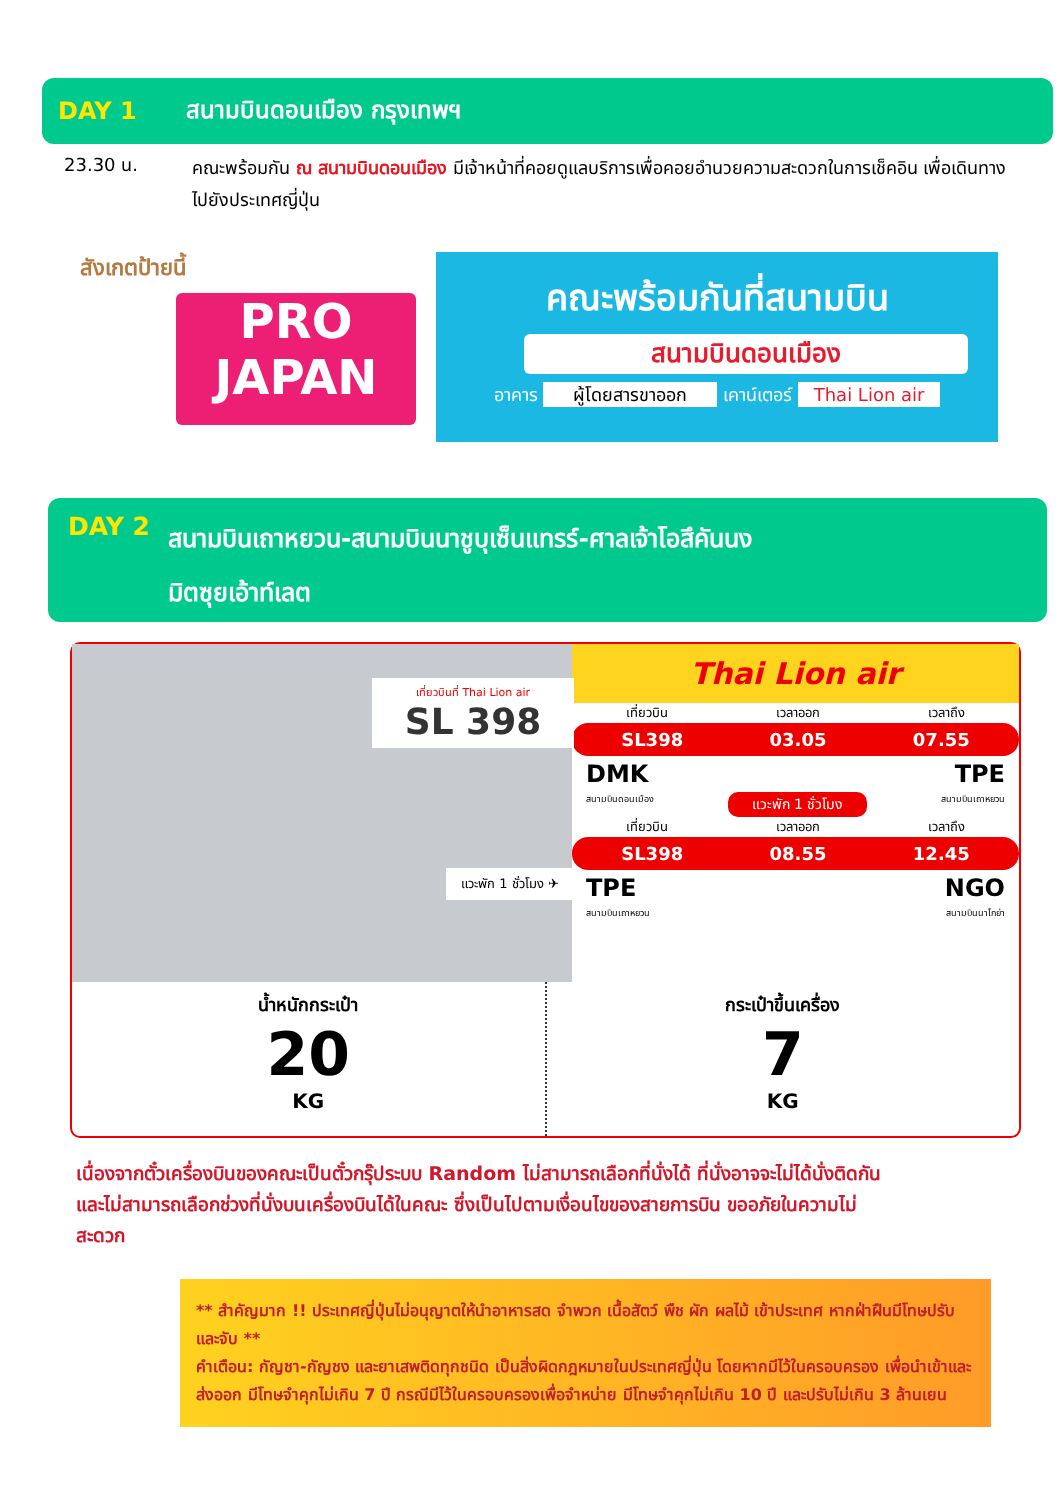DAY 1 สนามบินดอนเมือง กรุงเทพฯ
23.30 น.
คณะพร้อมกัน ณ สนามบินดอนเมือง มีเจ้าหน้าที่คอยดูแลบริการเพื่อคอยอำนวยความสะดวกในการเช็คอิน เพื่อเดินทางไปยังประเทศญี่ปุ่น
สังเกตป้ายนี้
PRO
JAPAN
คณะพร้อมกันที่สนามบิน
สนามบินดอนเมือง
อาคาร ผู้โดยสารขาออก เคาน์เตอร์ Thai Lion air
DAY 2 สนามบินเถาหยวน-สนามบินนาชูบุเซ็นแทรร์-ศาลเจ้าโอสึคันนง
มิตซุยเอ้าท์เลต
เที่ยวบินที่ Thai Lion air
SL 398
แวะพัก 1 ชั่วโมง ✈
Thai Lion air
เที่ยวบิน เวลาออก เวลาถึง
SL398 03.05 07.55
DMK TPE
สนามบินดอนเมือง แวะพัก 1 ชั่วโมง สนามบินเถาหยวน
เที่ยวบิน เวลาออก เวลาถึง
SL398 08.55 12.45
TPE NGO
สนามบินเถาหยวน สนามบินนาโกย่า
น้ำหนักกระเป๋า
20
KG
กระเป๋าขึ้นเครื่อง
7
KG
เนื่องจากตั๋วเครื่องบินของคณะเป็นตั๋วกรุ๊ประบบ Random ไม่สามารถเลือกที่นั่งได้ ที่นั่งอาจจะไม่ได้นั่งติดกัน และไม่สามารถเลือกช่วงที่นั่งบนเครื่องบินได้ในคณะ ซึ่งเป็นไปตามเงื่อนไขของสายการบิน ขออภัยในความไม่สะดวก
** สำคัญมาก !! ประเทศญี่ปุ่นไม่อนุญาตให้นำอาหารสด จำพวก เนื้อสัตว์ พืช ผัก ผลไม้ เข้าประเทศ หากฝ่าฝืนมีโทษปรับและจับ **
คำเตือน: กัญชา-กัญชง และยาเสพติดทุกชนิด เป็นสิ่งผิดกฎหมายในประเทศญี่ปุ่น โดยหากมีไว้ในครอบครอง เพื่อนำเข้าและส่งออก มีโทษจำคุกไม่เกิน 7 ปี กรณีมีไว้ในครอบครองเพื่อจำหน่าย มีโทษจำคุกไม่เกิน 10 ปี และปรับไม่เกิน 3 ล้านเยน